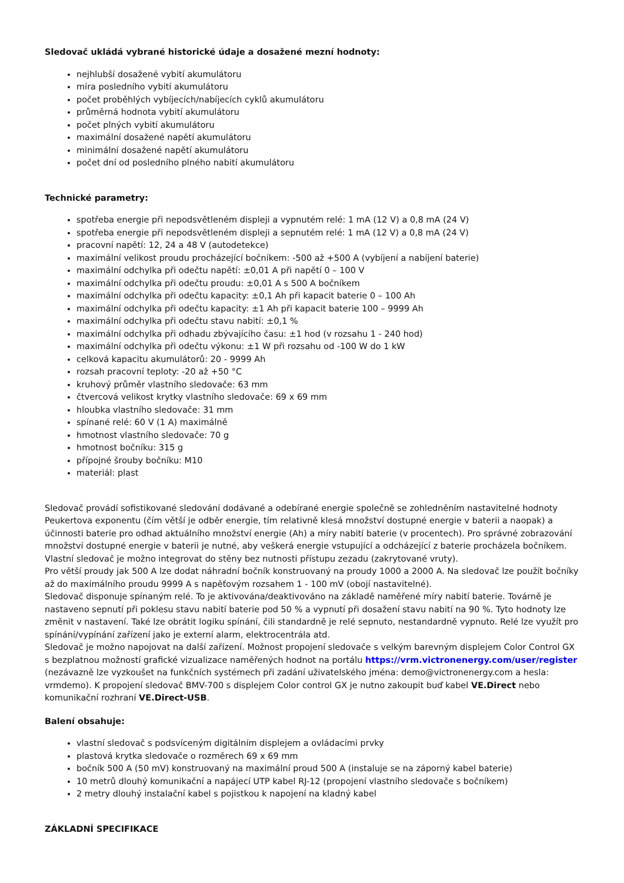Sledovač ukládá vybrané historické údaje a dosažené mezní hodnoty:
nejhlubší dosažené vybití akumulátoru
míra posledního vybití akumulátoru
počet proběhlých vybíjecích/nabíjecích cyklů akumulátoru
průměrná hodnota vybití akumulátoru
počet plných vybití akumulátoru
maximální dosažené napětí akumulátoru
minimální dosažené napětí akumulátoru
počet dní od posledního plného nabití akumulátoru
Technické parametry:
spotřeba energie při nepodsvětleném displeji a vypnutém relé: 1 mA (12 V) a 0,8 mA (24 V)
spotřeba energie při nepodsvětleném displeji a sepnutém relé: 1 mA (12 V) a 0,8 mA (24 V)
pracovní napětí: 12, 24 a 48 V (autodetekce)
maximální velikost proudu procházející bočníkem: -500 až +500 A (vybíjení a nabíjení baterie)
maximální odchylka při odečtu napětí: ±0,01 A při napětí 0 – 100 V
maximální odchylka při odečtu proudu: ±0,01 A s 500 A bočníkem
maximální odchylka při odečtu kapacity: ±0,1 Ah při kapacit baterie 0 – 100 Ah
maximální odchylka při odečtu kapacity: ±1 Ah při kapacit baterie 100 – 9999 Ah
maximální odchylka při odečtu stavu nabití: ±0,1 %
maximální odchylka při odhadu zbývajícího času: ±1 hod (v rozsahu 1 - 240 hod)
maximální odchylka při odečtu výkonu: ±1 W při rozsahu od -100 W do 1 kW
celková kapacitu akumulátorů: 20 - 9999 Ah
rozsah pracovní teploty: -20 až +50 °C
kruhový průměr vlastního sledovače: 63 mm
čtvercová velikost krytky vlastního sledovače: 69 x 69 mm
hloubka vlastního sledovače: 31 mm
spínané relé: 60 V (1 A) maximálně
hmotnost vlastního sledovače: 70 g
hmotnost bočníku: 315 g
přípojné šrouby bočníku: M10
materiál: plast
Sledovač provádí sofistikované sledování dodávané a odebírané energie společně se zohledněním nastavitelné hodnoty Peukertova exponentu (čím větší je odběr energie, tím relativně klesá množství dostupné energie v baterii a naopak) a účinnosti baterie pro odhad aktuálního množství energie (Ah) a míry nabití baterie (v procentech). Pro správné zobrazování množství dostupné energie v baterii je nutné, aby veškerá energie vstupující a odcházející z baterie procházela bočníkem. Vlastní sledovač je možno integrovat do stěny bez nutnosti přístupu zezadu (zakrytované vruty).
Pro větší proudy jak 500 A lze dodat náhradní bočník konstruovaný na proudy 1000 a 2000 A. Na sledovač lze použít bočníky až do maximálního proudu 9999 A s napěťovým rozsahem 1 - 100 mV (obojí nastavitelné).
Sledovač disponuje spínaným relé. To je aktivována/deaktivováno na základě naměřené míry nabití baterie. Továrně je nastaveno sepnutí při poklesu stavu nabití baterie pod 50 % a vypnutí při dosažení stavu nabití na 90 %. Tyto hodnoty lze změnit v nastavení. Také lze obrátit logiku spínání, čili standardně je relé sepnuto, nestandardně vypnuto. Relé lze využít pro spínání/vypínání zařízení jako je externí alarm, elektrocentrála atd.
Sledovač je možno napojovat na další zařízení. Možnost propojení sledovače s velkým barevným displejem Color Control GX s bezplatnou možností grafické vizualizace naměřených hodnot na portálu https://vrm.victronenergy.com/user/register (nezávazně lze vyzkoušet na funkčních systémech při zadání uživatelského jména: demo@victronenergy.com a hesla: vrmdemo). K propojení sledovač BMV-700 s displejem Color control GX je nutno zakoupit buď kabel VE.Direct nebo komunikační rozhraní VE.Direct-USB.
Balení obsahuje:
vlastní sledovač s podsvíceným digitálním displejem a ovládacími prvky
plastová krytka sledovače o rozměrech 69 x 69 mm
bočník 500 A (50 mV) konstruovaný na maximální proud 500 A (instaluje se na záporný kabel baterie)
10 metrů dlouhý komunikační a napájecí UTP kabel RJ-12 (propojení vlastního sledovače s bočníkem)
2 metry dlouhý instalační kabel s pojistkou k napojení na kladný kabel
ZÁKLADNÍ SPECIFIKACE